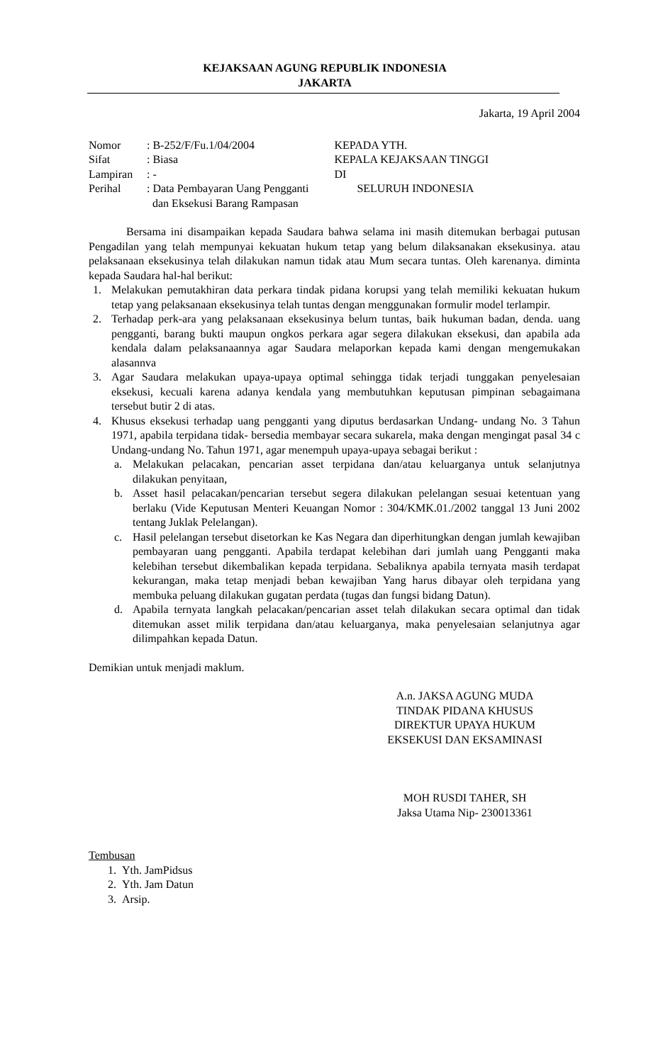KEJAKSAAN AGUNG REPUBLIK INDONESIA
JAKARTA
Jakarta, 19 April 2004
| Nomor | : B-252/F/Fu.1/04/2004 |
| Sifat | : Biasa |
| Lampiran | : - |
| Perihal | : Data Pembayaran Uang Pengganti dan Eksekusi Barang Rampasan |
KEPADA YTH.
KEPALA KEJAKSAAN TINGGI
DI
SELURUH INDONESIA
Bersama ini disampaikan kepada Saudara bahwa selama ini masih ditemukan berbagai putusan Pengadilan yang telah mempunyai kekuatan hukum tetap yang belum dilaksanakan eksekusinya. atau pelaksanaan eksekusinya telah dilakukan namun tidak atau Mum secara tuntas. Oleh karenanya. diminta kepada Saudara hal-hal berikut:
1. Melakukan pemutakhiran data perkara tindak pidana korupsi yang telah memiliki kekuatan hukum tetap yang pelaksanaan eksekusinya telah tuntas dengan menggunakan formulir model terlampir.
2. Terhadap perk-ara yang pelaksanaan eksekusinya belum tuntas, baik hukuman badan, denda. uang pengganti, barang bukti maupun ongkos perkara agar segera dilakukan eksekusi, dan apabila ada kendala dalam pelaksanaannya agar Saudara melaporkan kepada kami dengan mengemukakan alasannva
3. Agar Saudara melakukan upaya-upaya optimal sehingga tidak terjadi tunggakan penyelesaian eksekusi, kecuali karena adanya kendala yang membutuhkan keputusan pimpinan sebagaimana tersebut butir 2 di atas.
4. Khusus eksekusi terhadap uang pengganti yang diputus berdasarkan Undang- undang No. 3 Tahun 1971, apabila terpidana tidak- bersedia membayar secara sukarela, maka dengan mengingat pasal 34 c Undang-undang No. Tahun 1971, agar menempuh upaya-upaya sebagai berikut :
a. Melakukan pelacakan, pencarian asset terpidana dan/atau keluarganya untuk selanjutnya dilakukan penyitaan,
b. Asset hasil pelacakan/pencarian tersebut segera dilakukan pelelangan sesuai ketentuan yang berlaku (Vide Keputusan Menteri Keuangan Nomor : 304/KMK.01./2002 tanggal 13 Juni 2002 tentang Juklak Pelelangan).
c. Hasil pelelangan tersebut disetorkan ke Kas Negara dan diperhitungkan dengan jumlah kewajiban pembayaran uang pengganti. Apabila terdapat kelebihan dari jumlah uang Pengganti maka kelebihan tersebut dikembalikan kepada terpidana. Sebaliknya apabila ternyata masih terdapat kekurangan, maka tetap menjadi beban kewajiban Yang harus dibayar oleh terpidana yang membuka peluang dilakukan gugatan perdata (tugas dan fungsi bidang Datun).
d. Apabila ternyata langkah pelacakan/pencarian asset telah dilakukan secara optimal dan tidak ditemukan asset milik terpidana dan/atau keluarganya, maka penyelesaian selanjutnya agar dilimpahkan kepada Datun.
Demikian untuk menjadi maklum.
A.n. JAKSA AGUNG MUDA
TINDAK PIDANA KHUSUS
DIREKTUR UPAYA HUKUM
EKSEKUSI DAN EKSAMINASI
MOH RUSDI TAHER, SH
Jaksa Utama Nip- 230013361
Tembusan
1. Yth. JamPidsus
2. Yth. Jam Datun
3. Arsip.